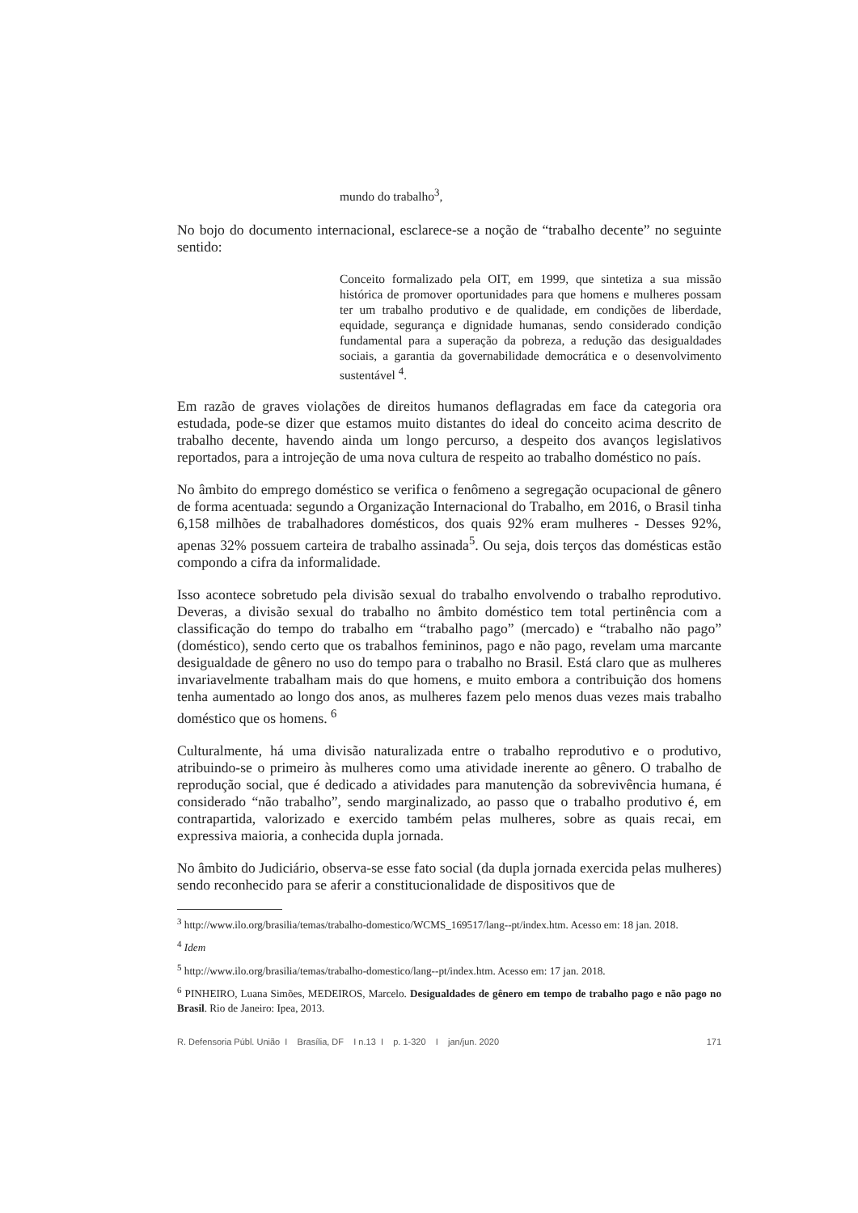mundo do trabalho<sup>3</sup>,
No bojo do documento internacional, esclarece-se a noção de “trabalho decente” no seguinte sentido:
Conceito formalizado pela OIT, em 1999, que sintetiza a sua missão histórica de promover oportunidades para que homens e mulheres possam ter um trabalho produtivo e de qualidade, em condições de liberdade, equidade, segurança e dignidade humanas, sendo considerado condição fundamental para a superação da pobreza, a redução das desigualdades sociais, a garantia da governabilidade democrática e o desenvolvimento sustentável <sup>4</sup>.
Em razão de graves violações de direitos humanos deflagradas em face da categoria ora estudada, pode-se dizer que estamos muito distantes do ideal do conceito acima descrito de trabalho decente, havendo ainda um longo percurso, a despeito dos avanços legislativos reportados, para a introjeção de uma nova cultura de respeito ao trabalho doméstico no país.
No âmbito do emprego doméstico se verifica o fenômeno a segregação ocupacional de gênero de forma acentuada: segundo a Organização Internacional do Trabalho, em 2016, o Brasil tinha 6,158 milhões de trabalhadores domésticos, dos quais 92% eram mulheres - Desses 92%, apenas 32% possuem carteira de trabalho assinada<sup>5</sup>. Ou seja, dois terços das domésticas estão compondo a cifra da informalidade.
Isso acontece sobretudo pela divisão sexual do trabalho envolvendo o trabalho reprodutivo. Deveras, a divisão sexual do trabalho no âmbito doméstico tem total pertinência com a classificação do tempo do trabalho em “trabalho pago” (mercado) e “trabalho não pago” (doméstico), sendo certo que os trabalhos femininos, pago e não pago, revelam uma marcante desigualdade de gênero no uso do tempo para o trabalho no Brasil. Está claro que as mulheres invariavelmente trabalham mais do que homens, e muito embora a contribuição dos homens tenha aumentado ao longo dos anos, as mulheres fazem pelo menos duas vezes mais trabalho doméstico que os homens. <sup>6</sup>
Culturalmente, há uma divisão naturalizada entre o trabalho reprodutivo e o produtivo, atribuindo-se o primeiro às mulheres como uma atividade inerente ao gênero. O trabalho de reprodução social, que é dedicado a atividades para manutenção da sobrevivência humana, é considerado “não trabalho”, sendo marginalizado, ao passo que o trabalho produtivo é, em contrapartida, valorizado e exercido também pelas mulheres, sobre as quais recai, em expressiva maioria, a conhecida dupla jornada.
No âmbito do Judiciário, observa-se esse fato social (da dupla jornada exercida pelas mulheres) sendo reconhecido para se aferir a constitucionalidade de dispositivos que de
<sup>3</sup> http://www.ilo.org/brasilia/temas/trabalho-domestico/WCMS_169517/lang--pt/index.htm. Acesso em: 18 jan. 2018.
<sup>4</sup> Idem
<sup>5</sup> http://www.ilo.org/brasilia/temas/trabalho-domestico/lang--pt/index.htm. Acesso em: 17 jan. 2018.
<sup>6</sup> PINHEIRO, Luana Simões, MEDEIROS, Marcelo. Desigualdades de gênero em tempo de trabalho pago e não pago no Brasil. Rio de Janeiro: Ipea, 2013.
R. Defensoria Públ. União I Brasília, DF I n.13 I p. 1-320 I jan/jun. 2020 171